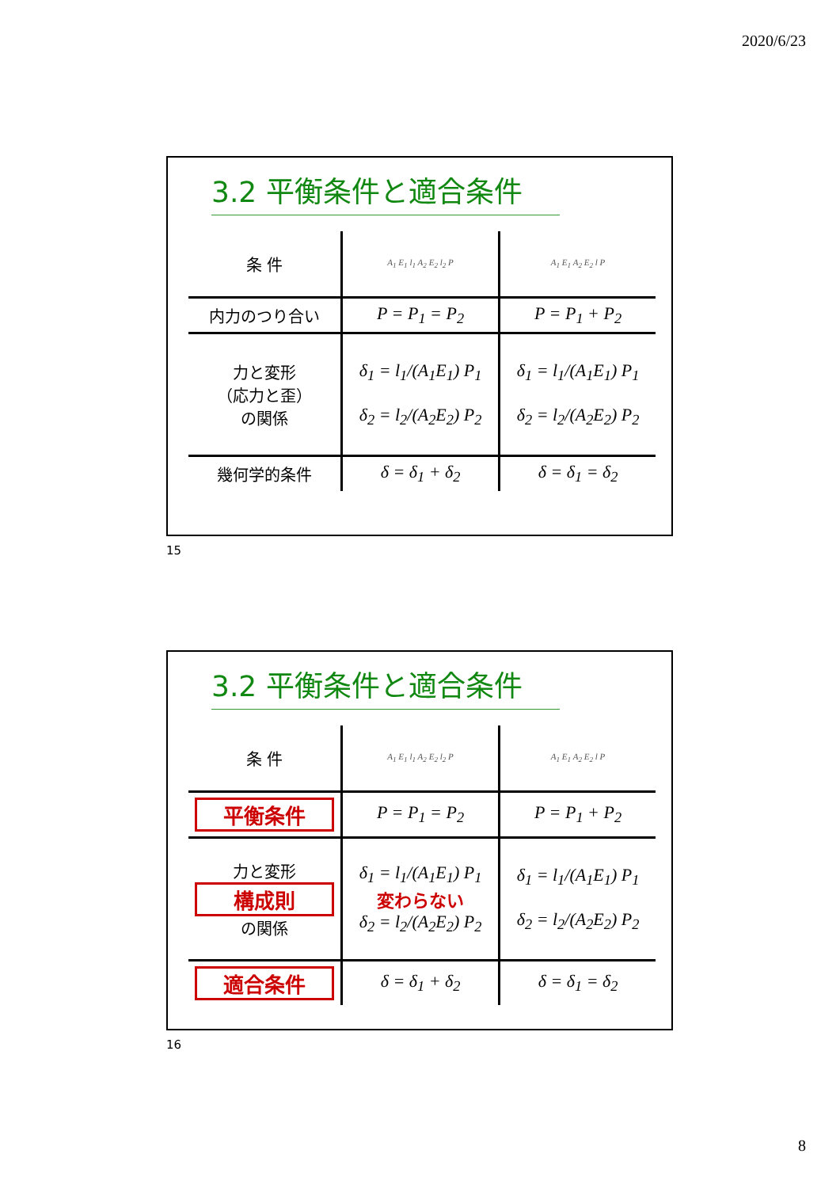2020/6/23
3.2 平衡条件と適合条件
| 条 件 | A<sub>1</sub> E<sub>1</sub> l<sub>1</sub> A<sub>2</sub> E<sub>2</sub> l<sub>2</sub> P | A<sub>1</sub> E<sub>1</sub> A<sub>2</sub> E<sub>2</sub> l P |
| 内力のつり合い | P = P<sub>1</sub> = P<sub>2</sub> | P = P<sub>1</sub> + P<sub>2</sub> |
| 力と変形 （応力と歪） の関係 | δ<sub>1</sub> = l<sub>1</sub>/(A<sub>1</sub>E<sub>1</sub>) P<sub>1</sub> δ<sub>2</sub> = l<sub>2</sub>/(A<sub>2</sub>E<sub>2</sub>) P<sub>2</sub> | δ<sub>1</sub> = l<sub>1</sub>/(A<sub>1</sub>E<sub>1</sub>) P<sub>1</sub> δ<sub>2</sub> = l<sub>2</sub>/(A<sub>2</sub>E<sub>2</sub>) P<sub>2</sub> |
| 幾何学的条件 | δ = δ<sub>1</sub> + δ<sub>2</sub> | δ = δ<sub>1</sub> = δ<sub>2</sub> |
15
3.2 平衡条件と適合条件
| 条 件 | A<sub>1</sub> E<sub>1</sub> l<sub>1</sub> A<sub>2</sub> E<sub>2</sub> l<sub>2</sub> P | A<sub>1</sub> E<sub>1</sub> A<sub>2</sub> E<sub>2</sub> l P |
| 平衡条件 | P = P<sub>1</sub> = P<sub>2</sub> | P = P<sub>1</sub> + P<sub>2</sub> |
| 力と変形 構成則 の関係 | δ<sub>1</sub> = l<sub>1</sub>/(A<sub>1</sub>E<sub>1</sub>) P<sub>1</sub> 変わらない δ<sub>2</sub> = l<sub>2</sub>/(A<sub>2</sub>E<sub>2</sub>) P<sub>2</sub> | δ<sub>1</sub> = l<sub>1</sub>/(A<sub>1</sub>E<sub>1</sub>) P<sub>1</sub> δ<sub>2</sub> = l<sub>2</sub>/(A<sub>2</sub>E<sub>2</sub>) P<sub>2</sub> |
| 適合条件 | δ = δ<sub>1</sub> + δ<sub>2</sub> | δ = δ<sub>1</sub> = δ<sub>2</sub> |
16
8